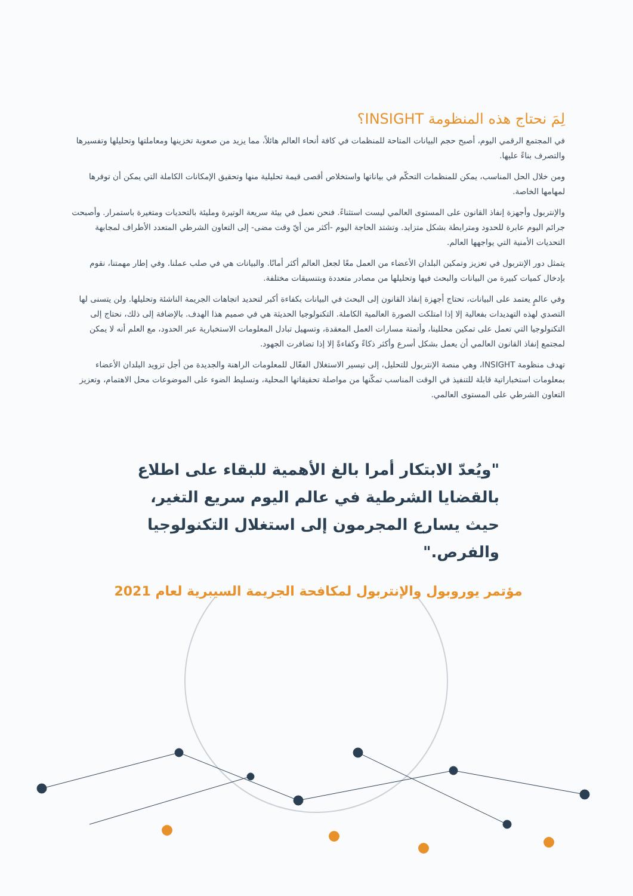لِمَ نحتاج هذه المنظومة INSIGHT؟
في المجتمع الرقمي اليوم، أصبح حجم البيانات المتاحة للمنظمات في كافة أنحاء العالم هائلاً، مما يزيد من صعوبة تخزينها ومعاملتها وتحليلها وتفسيرها والتصرف بناءً عليها.
ومن خلال الحل المناسب، يمكن للمنظمات التحكّم في بياناتها واستخلاص أقصى قيمة تحليلية منها وتحقيق الإمكانات الكاملة التي يمكن أن توفرها لمهامها الخاصة.
والإنتربول وأجهزة إنفاذ القانون على المستوى العالمي ليست استثناءً. فنحن نعمل في بيئة سريعة الوتيرة ومليئة بالتحديات ومتغيرة باستمرار. وأصبحت جرائم اليوم عابرة للحدود ومترابطة بشكل متزايد. وتشتد الحاجة اليوم -أكثر من أيّ وقت مضى- إلى التعاون الشرطي المتعدد الأطراف لمجابهة التحديات الأمنية التي يواجهها العالم.
يتمثل دور الإنتربول في تعزيز وتمكين البلدان الأعضاء من العمل معًا لجعل العالم أكثر أمانًا. والبيانات هي في صلب عملنا. وفي إطار مهمتنا، نقوم بإدخال كميات كبيرة من البيانات والبحث فيها وتحليلها من مصادر متعددة وبتنسيقات مختلفة.
وفي عالمٍ يعتمد على البيانات، تحتاج أجهزة إنفاذ القانون إلى البحث في البيانات بكفاءة أكبر لتحديد اتجاهات الجريمة الناشئة وتحليلها. ولن يتسنى لها التصدي لهذه التهديدات بفعالية إلا إذا امتلكت الصورة العالمية الكاملة. التكنولوجيا الحديثة هي في صميم هذا الهدف. بالإضافة إلى ذلك، نحتاج إلى التكنولوجيا التي تعمل على تمكين محللينا، وأتمتة مسارات العمل المعقدة، وتسهيل تبادل المعلومات الاستخبارية عبر الحدود، مع العلم أنه لا يمكن لمجتمع إنفاذ القانون العالمي أن يعمل بشكل أسرع وأكثر ذكاءً وكفاءةً إلا إذا تضافرت الجهود.
تهدف منظومة INSIGHT، وهي منصة الإنتربول للتحليل، إلى تيسير الاستغلال الفعّال للمعلومات الراهنة والجديدة من أجل تزويد البلدان الأعضاء بمعلومات استخباراتية قابلة للتنفيذ في الوقت المناسب تمكّنها من مواصلة تحقيقاتها المحلية، وتسليط الضوء على الموضوعات محل الاهتمام، وتعزيز التعاون الشرطي على المستوى العالمي.
"ويُعدّ الابتكار أمرا بالغ الأهمية للبقاء على اطلاع بالقضايا الشرطية في عالم اليوم سريع التغير، حيث يسارع المجرمون إلى استغلال التكنولوجيا والفرص."
مؤتمر يوروبول والإنتربول لمكافحة الجريمة السيبرية لعام 2021